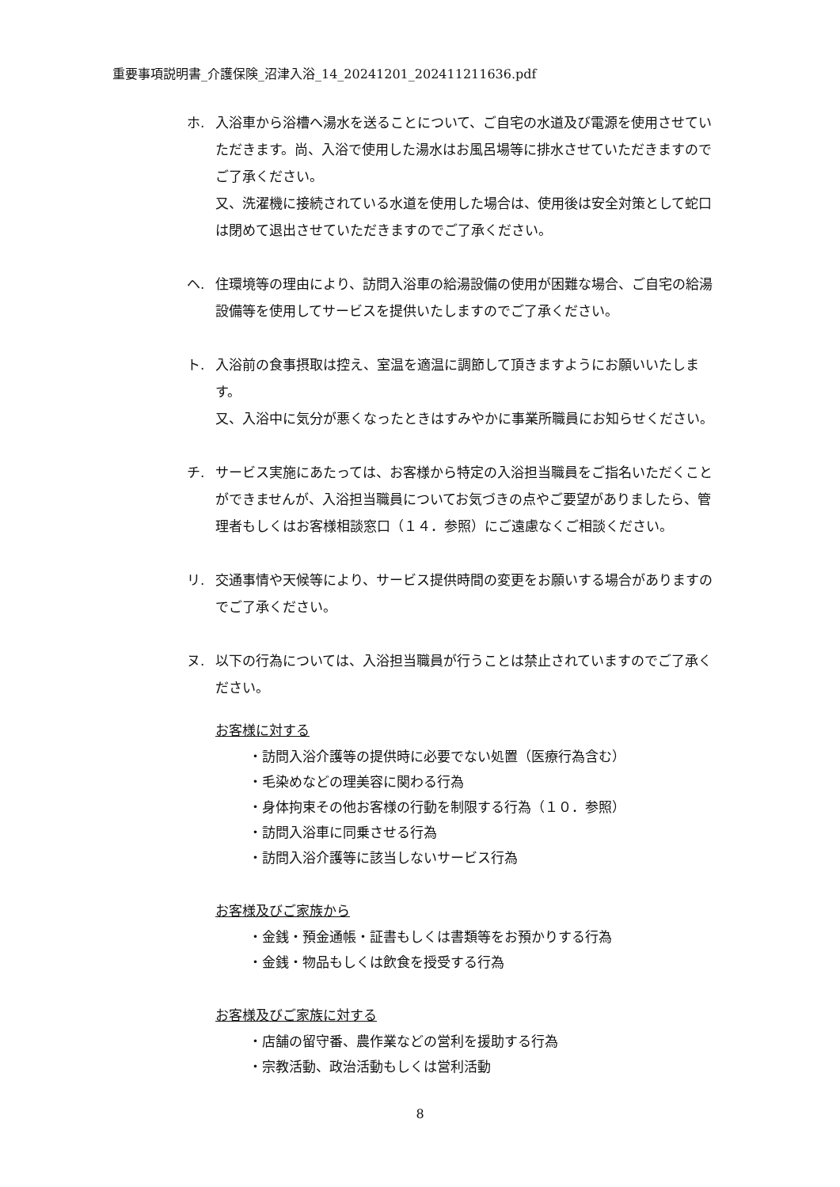重要事項説明書_介護保険_沼津入浴_14_20241201_202411211636.pdf
ホ. 入浴車から浴槽へ湯水を送ることについて、ご自宅の水道及び電源を使用させていただきます。尚、入浴で使用した湯水はお風呂場等に排水させていただきますのでご了承ください。
又、洗濯機に接続されている水道を使用した場合は、使用後は安全対策として蛇口は閉めて退出させていただきますのでご了承ください。
ヘ. 住環境等の理由により、訪問入浴車の給湯設備の使用が困難な場合、ご自宅の給湯設備等を使用してサービスを提供いたしますのでご了承ください。
ト. 入浴前の食事摂取は控え、室温を適温に調節して頂きますようにお願いいたします。
又、入浴中に気分が悪くなったときはすみやかに事業所職員にお知らせください。
チ. サービス実施にあたっては、お客様から特定の入浴担当職員をご指名いただくことができませんが、入浴担当職員についてお気づきの点やご要望がありましたら、管理者もしくはお客様相談窓口（１４．参照）にご遠慮なくご相談ください。
リ. 交通事情や天候等により、サービス提供時間の変更をお願いする場合がありますのでご了承ください。
ヌ. 以下の行為については、入浴担当職員が行うことは禁止されていますのでご了承ください。
お客様に対する
・訪問入浴介護等の提供時に必要でない処置（医療行為含む）
・毛染めなどの理美容に関わる行為
・身体拘束その他お客様の行動を制限する行為（１０．参照）
・訪問入浴車に同乗させる行為
・訪問入浴介護等に該当しないサービス行為
お客様及びご家族から
・金銭・預金通帳・証書もしくは書類等をお預かりする行為
・金銭・物品もしくは飲食を授受する行為
お客様及びご家族に対する
・店舗の留守番、農作業などの営利を援助する行為
・宗教活動、政治活動もしくは営利活動
8